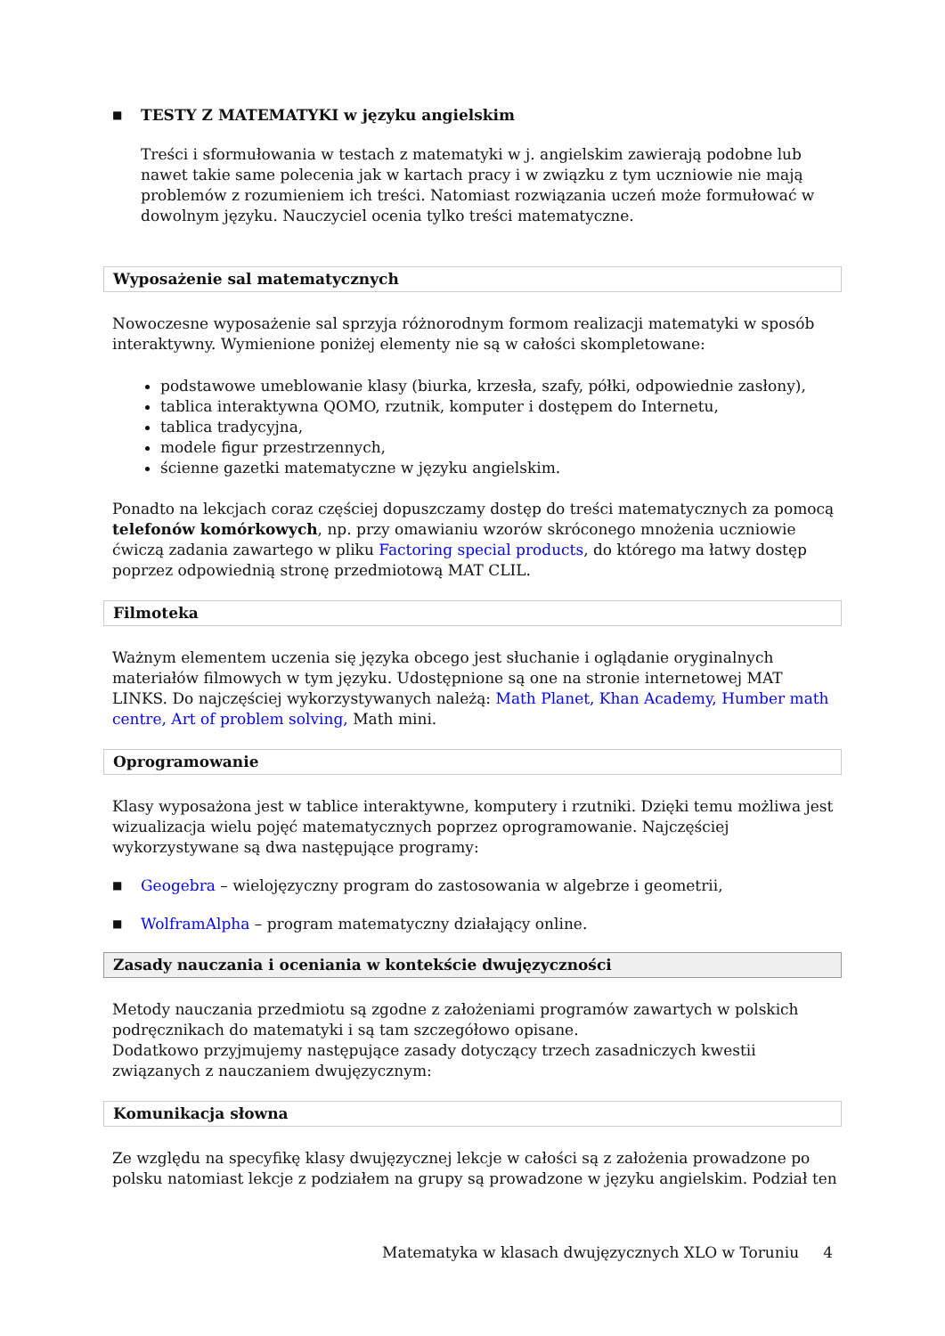■ TESTY Z MATEMATYKI w języku angielskim
Treści i sformułowania w testach z matematyki w j. angielskim zawierają podobne lub nawet takie same polecenia jak w kartach pracy i w związku z tym uczniowie nie mają problemów z rozumieniem ich treści. Natomiast rozwiązania uczeń może formułować w dowolnym języku. Nauczyciel ocenia tylko treści matematyczne.
Wyposażenie sal matematycznych
Nowoczesne wyposażenie sal sprzyja różnorodnym formom realizacji matematyki w sposób interaktywny. Wymienione poniżej elementy nie są w całości skompletowane:
podstawowe umeblowanie klasy (biurka, krzesła, szafy, półki, odpowiednie zasłony),
tablica interaktywna QOMO, rzutnik, komputer i dostępem do Internetu,
tablica tradycyjna,
modele figur przestrzennych,
ścienne gazetki matematyczne w języku angielskim.
Ponadto na lekcjach coraz częściej dopuszczamy dostęp do treści matematycznych za pomocą telefonów komórkowych, np. przy omawianiu wzorów skróconego mnożenia uczniowie ćwiczą zadania zawartego w pliku Factoring special products, do którego ma łatwy dostęp poprzez odpowiednią stronę przedmiotową MAT CLIL.
Filmoteka
Ważnym elementem uczenia się języka obcego jest słuchanie i oglądanie oryginalnych materiałów filmowych w tym języku. Udostępnione są one na stronie internetowej MAT LINKS. Do najczęściej wykorzystywanych należą: Math Planet, Khan Academy, Humber math centre, Art of problem solving, Math mini.
Oprogramowanie
Klasy wyposażona jest w tablice interaktywne, komputery i rzutniki. Dzięki temu możliwa jest wizualizacja wielu pojęć matematycznych poprzez oprogramowanie. Najczęściej wykorzystywane są dwa następujące programy:
■ Geogebra – wielojęzyczny program do zastosowania w algebrze i geometrii,
■ WolframAlpha – program matematyczny działający online.
Zasady nauczania i oceniania w kontekście dwujęzyczności
Metody nauczania przedmiotu są zgodne z założeniami programów zawartych w polskich podręcznikach do matematyki i są tam szczegółowo opisane.
Dodatkowo przyjmujemy następujące zasady dotyczący trzech zasadniczych kwestii związanych z nauczaniem dwujęzycznym:
Komunikacja słowna
Ze względu na specyfikę klasy dwujęzycznej lekcje w całości są z założenia prowadzone po polsku natomiast lekcje z podziałem na grupy są prowadzone w języku angielskim. Podział ten
Matematyka w klasach dwujęzycznych XLO w Toruniu 4